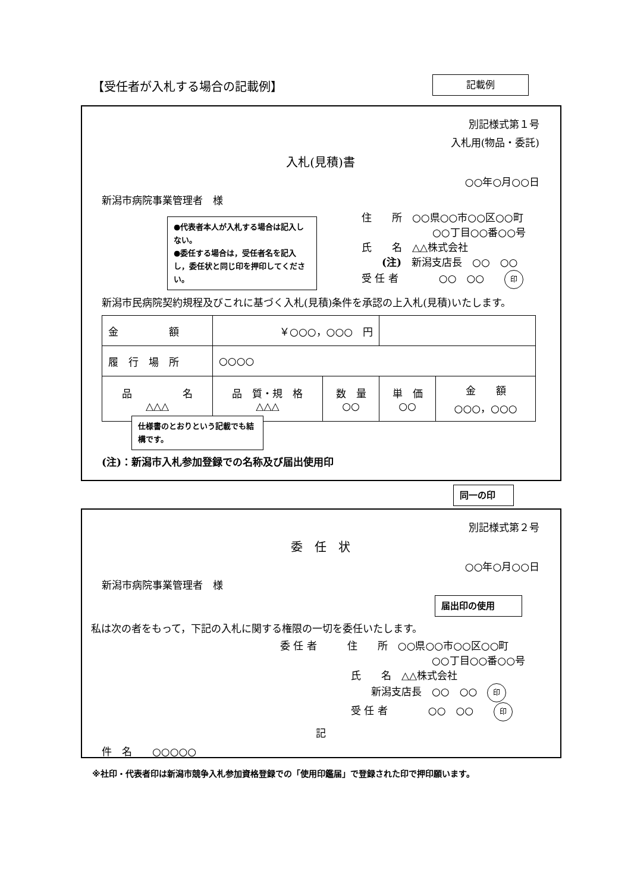【受任者が入札する場合の記載例】 記載例
別記様式第１号
入札用(物品・委託)
入札(見積)書
○○年○月○○日
新潟市病院事業管理者　様
●代表者本人が入札する場合は記入しない。
●委任する場合は，受任者名を記入し，委任状と同じ印を押印してください。
住　　所　○○県○○市○○区○○町
　　　　　　　○○丁目○○番○○号
氏　　名　△△株式会社
　　(注)　新潟支店長　○○　○○
受 任 者　　　　○○　○○　　印
新潟市民病院契約規程及びこれに基づく入札(見積)条件を承認の上入札(見積)いたします。
| 金 額 | ￥○○○，○○○ 円 | | | |
| 履 行 場 所 | ○○○○ | | | |
| 品 名 △△△ | 品 質・規 格 △△△ | 数 量 ○○ | 単 価 ○○ | 金 額 ○○○，○○○ |
仕様書のとおりという記載でも結構です。
(注)：新潟市入札参加登録での名称及び届出使用印
同一の印
別記様式第２号
委　任　状
○○年○月○○日
新潟市病院事業管理者　様
届出印の使用
私は次の者をもって，下記の入札に関する権限の一切を委任いたします。
委 任 者　　　住　　所　○○県○○市○○区○○町
　　　　　　　　　　　　　　　○○丁目○○番○○号
　　　　　　　氏　　名　△△株式会社
　　　　　　　　　新潟支店長　○○　○○　印
　　　　　　　受 任 者　　　　○○　○○　　印
記
件　名　　○○○○○
※社印・代表者印は新潟市競争入札参加資格登録での「使用印鑑届」で登録された印で押印願います。